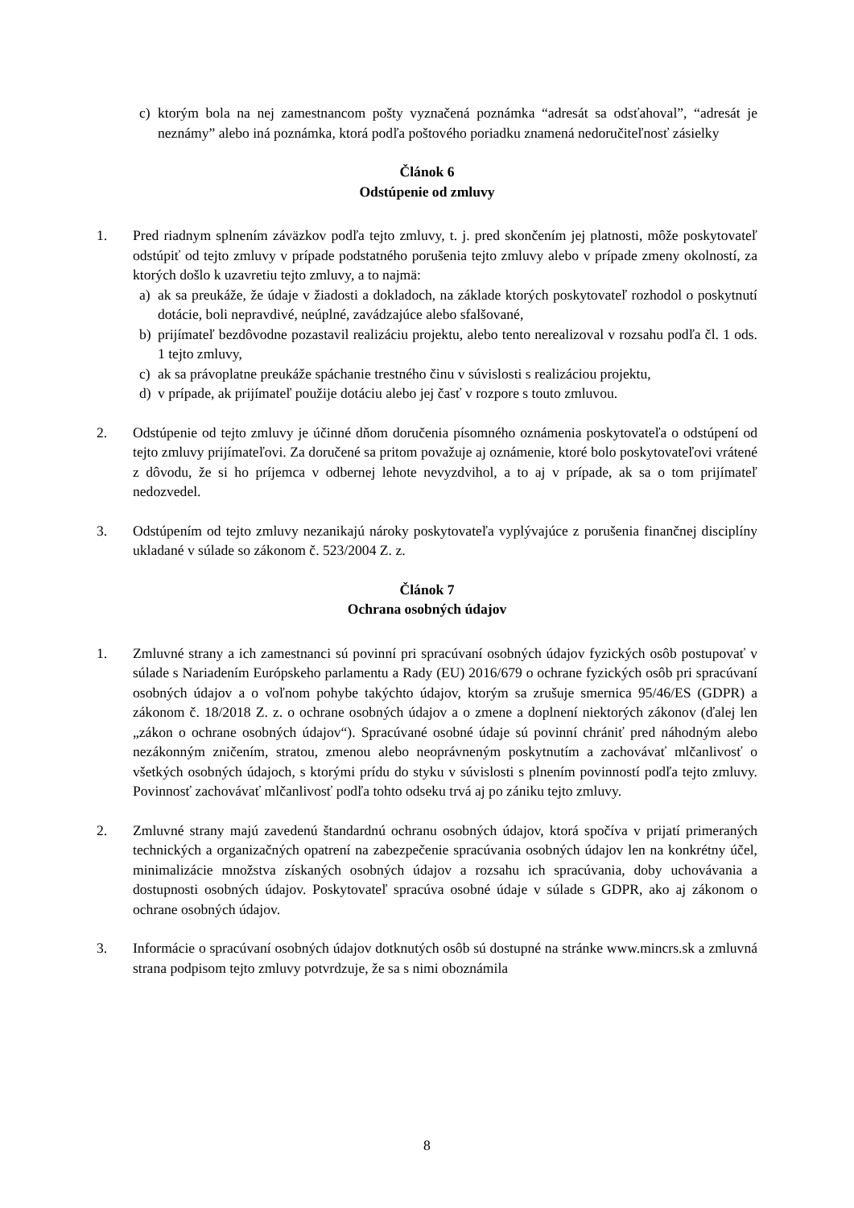c) ktorým bola na nej zamestnancom pošty vyznačená poznámka “adresát sa odsťahoval”, “adresát je neznámy” alebo iná poznámka, ktorá podľa poštového poriadku znamená nedoručiteľnosť zásielky
Článok 6
Odstúpenie od zmluvy
1. Pred riadnym splnením záväzkov podľa tejto zmluvy, t. j. pred skončením jej platnosti, môže poskytovateľ odstúpiť od tejto zmluvy v prípade podstatného porušenia tejto zmluvy alebo v prípade zmeny okolností, za ktorých došlo k uzavretiu tejto zmluvy, a to najmä:
a) ak sa preukáže, že údaje v žiadosti a dokladoch, na základe ktorých poskytovateľ rozhodol o poskytnutí dotácie, boli nepravdivé, neúplné, zavádzajúce alebo sfalšované,
b) prijímateľ bezdôvodne pozastavil realizáciu projektu, alebo tento nerealizoval v rozsahu podľa čl. 1 ods. 1 tejto zmluvy,
c) ak sa právoplatne preukáže spáchanie trestného činu v súvislosti s realizáciou projektu,
d) v prípade, ak prijímateľ použije dotáciu alebo jej časť v rozpore s touto zmluvou.
2. Odstúpenie od tejto zmluvy je účinné dňom doručenia písomného oznámenia poskytovateľa o odstúpení od tejto zmluvy prijímateľovi. Za doručené sa pritom považuje aj oznámenie, ktoré bolo poskytovateľovi vrátené z dôvodu, že si ho príjemca v odbernej lehote nevyzdvihol, a to aj v prípade, ak sa o tom prijímateľ nedozvedel.
3. Odstúpením od tejto zmluvy nezanikajú nároky poskytovateľa vyplývajúce z porušenia finančnej disciplíny ukladané v súlade so zákonom č. 523/2004 Z. z.
Článok 7
Ochrana osobných údajov
1. Zmluvné strany a ich zamestnanci sú povinní pri spracúvaní osobných údajov fyzických osôb postupovať v súlade s Nariadením Európskeho parlamentu a Rady (EU) 2016/679 o ochrane fyzických osôb pri spracúvaní osobných údajov a o voľnom pohybe takýchto údajov, ktorým sa zrušuje smernica 95/46/ES (GDPR) a zákonom č. 18/2018 Z. z. o ochrane osobných údajov a o zmene a doplnení niektorých zákonov (ďalej len „zákon o ochrane osobných údajov“). Spracúvané osobné údaje sú povinní chrániť pred náhodným alebo nezákonným zničením, stratou, zmenou alebo neoprávneným poskytnutím a zachovávať mlčanlivosť o všetkých osobných údajoch, s ktorými prídu do styku v súvislosti s plnením povinností podľa tejto zmluvy. Povinnosť zachovávať mlčanlivosť podľa tohto odseku trvá aj po zániku tejto zmluvy.
2. Zmluvné strany majú zavedenú štandardnú ochranu osobných údajov, ktorá spočíva v prijatí primeraných technických a organizačných opatrení na zabezpečenie spracúvania osobných údajov len na konkrétny účel, minimalizácie množstva získaných osobných údajov a rozsahu ich spracúvania, doby uchovávania a dostupnosti osobných údajov. Poskytovateľ spracúva osobné údaje v súlade s GDPR, ako aj zákonom o ochrane osobných údajov.
3. Informácie o spracúvaní osobných údajov dotknutých osôb sú dostupné na stránke www.mincrs.sk a zmluvná strana podpisom tejto zmluvy potvrdzuje, že sa s nimi oboznámila
8